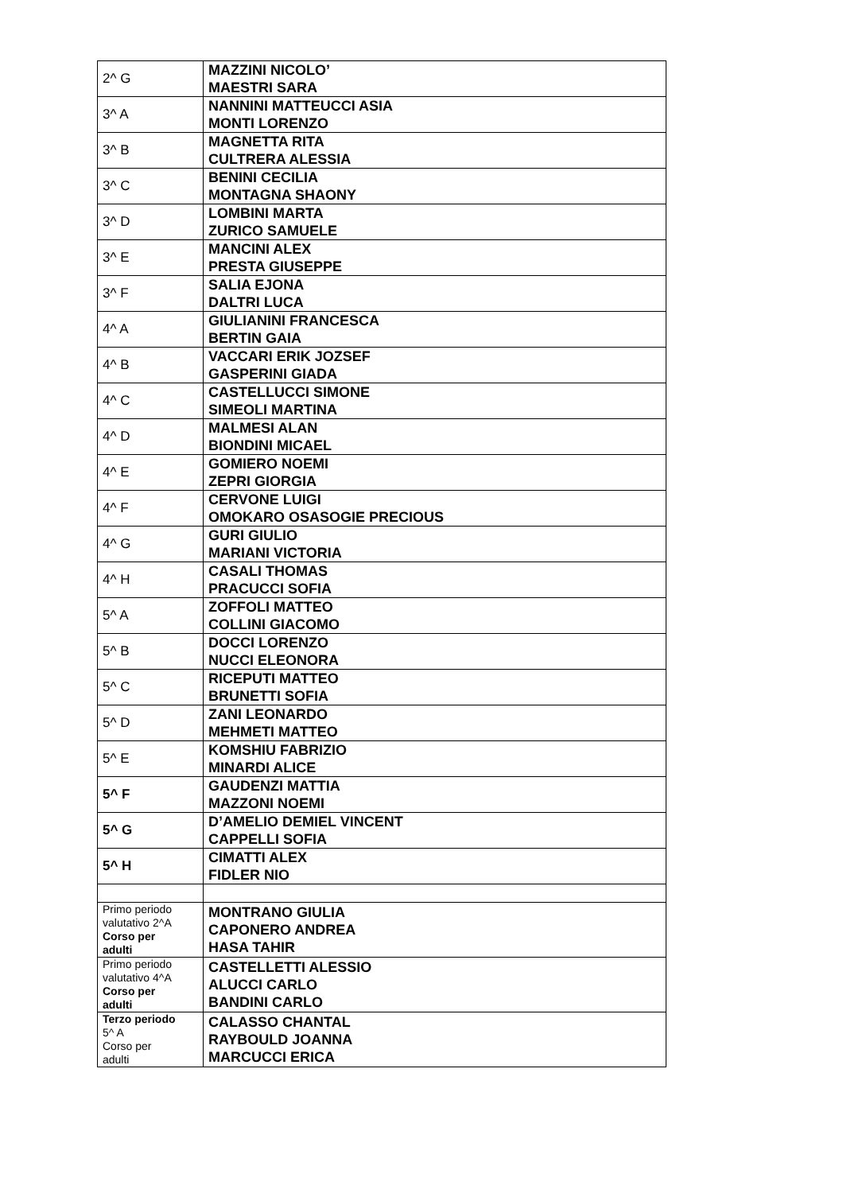| 2^ G | MAZZINI NICOLO’ MAESTRI SARA |
| 3^ A | NANNINI MATTEUCCI ASIA MONTI LORENZO |
| 3^ B | MAGNETTA RITA CULTRERA ALESSIA |
| 3^ C | BENINI CECILIA MONTAGNA SHAONY |
| 3^ D | LOMBINI MARTA ZURICO SAMUELE |
| 3^ E | MANCINI ALEX PRESTA GIUSEPPE |
| 3^ F | SALIA EJONA DALTRI LUCA |
| 4^ A | GIULIANINI FRANCESCA BERTIN GAIA |
| 4^ B | VACCARI ERIK JOZSEF GASPERINI GIADA |
| 4^ C | CASTELLUCCI SIMONE SIMEOLI MARTINA |
| 4^ D | MALMESI ALAN BIONDINI MICAEL |
| 4^ E | GOMIERO NOEMI ZEPRI GIORGIA |
| 4^ F | CERVONE LUIGI OMOKARO OSASOGIE PRECIOUS |
| 4^ G | GURI GIULIO MARIANI VICTORIA |
| 4^ H | CASALI THOMAS PRACUCCI SOFIA |
| 5^ A | ZOFFOLI MATTEO COLLINI GIACOMO |
| 5^ B | DOCCI LORENZO NUCCI ELEONORA |
| 5^ C | RICEPUTI MATTEO BRUNETTI SOFIA |
| 5^ D | ZANI LEONARDO MEHMETI MATTEO |
| 5^ E | KOMSHIU FABRIZIO MINARDI ALICE |
| 5^ F | GAUDENZI MATTIA MAZZONI NOEMI |
| 5^ G | D’AMELIO DEMIEL VINCENT CAPPELLI SOFIA |
| 5^ H | CIMATTI ALEX FIDLER NIO |
| Primo periodo valutativo 2^A Corso per adulti | MONTRANO GIULIA CAPONERO ANDREA HASA TAHIR |
| Primo periodo valutativo 4^A Corso per adulti | CASTELLETTI ALESSIO ALUCCI CARLO BANDINI CARLO |
| Terzo periodo 5^ A Corso per adulti | CALASSO CHANTAL RAYBOULD JOANNA MARCUCCI ERICA |